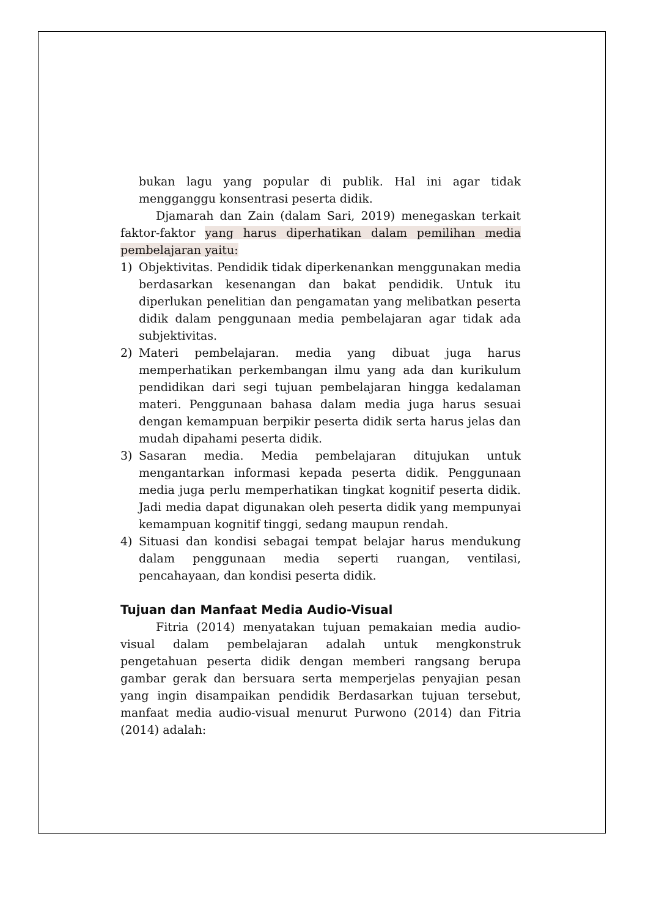bukan lagu yang popular di publik. Hal ini agar tidak mengganggu konsentrasi peserta didik.
Djamarah dan Zain (dalam Sari, 2019) menegaskan terkait faktor-faktor yang harus diperhatikan dalam pemilihan media pembelajaran yaitu:
1) Objektivitas. Pendidik tidak diperkenankan menggunakan media berdasarkan kesenangan dan bakat pendidik. Untuk itu diperlukan penelitian dan pengamatan yang melibatkan peserta didik dalam penggunaan media pembelajaran agar tidak ada subjektivitas.
2) Materi pembelajaran. media yang dibuat juga harus memperhatikan perkembangan ilmu yang ada dan kurikulum pendidikan dari segi tujuan pembelajaran hingga kedalaman materi. Penggunaan bahasa dalam media juga harus sesuai dengan kemampuan berpikir peserta didik serta harus jelas dan mudah dipahami peserta didik.
3) Sasaran media. Media pembelajaran ditujukan untuk mengantarkan informasi kepada peserta didik. Penggunaan media juga perlu memperhatikan tingkat kognitif peserta didik. Jadi media dapat digunakan oleh peserta didik yang mempunyai kemampuan kognitif tinggi, sedang maupun rendah.
4) Situasi dan kondisi sebagai tempat belajar harus mendukung dalam penggunaan media seperti ruangan, ventilasi, pencahayaan, dan kondisi peserta didik.
Tujuan dan Manfaat Media Audio-Visual
Fitria (2014) menyatakan tujuan pemakaian media audio-visual dalam pembelajaran adalah untuk mengkonstruk pengetahuan peserta didik dengan memberi rangsang berupa gambar gerak dan bersuara serta memperjelas penyajian pesan yang ingin disampaikan pendidik Berdasarkan tujuan tersebut, manfaat media audio-visual menurut Purwono (2014) dan Fitria (2014) adalah: